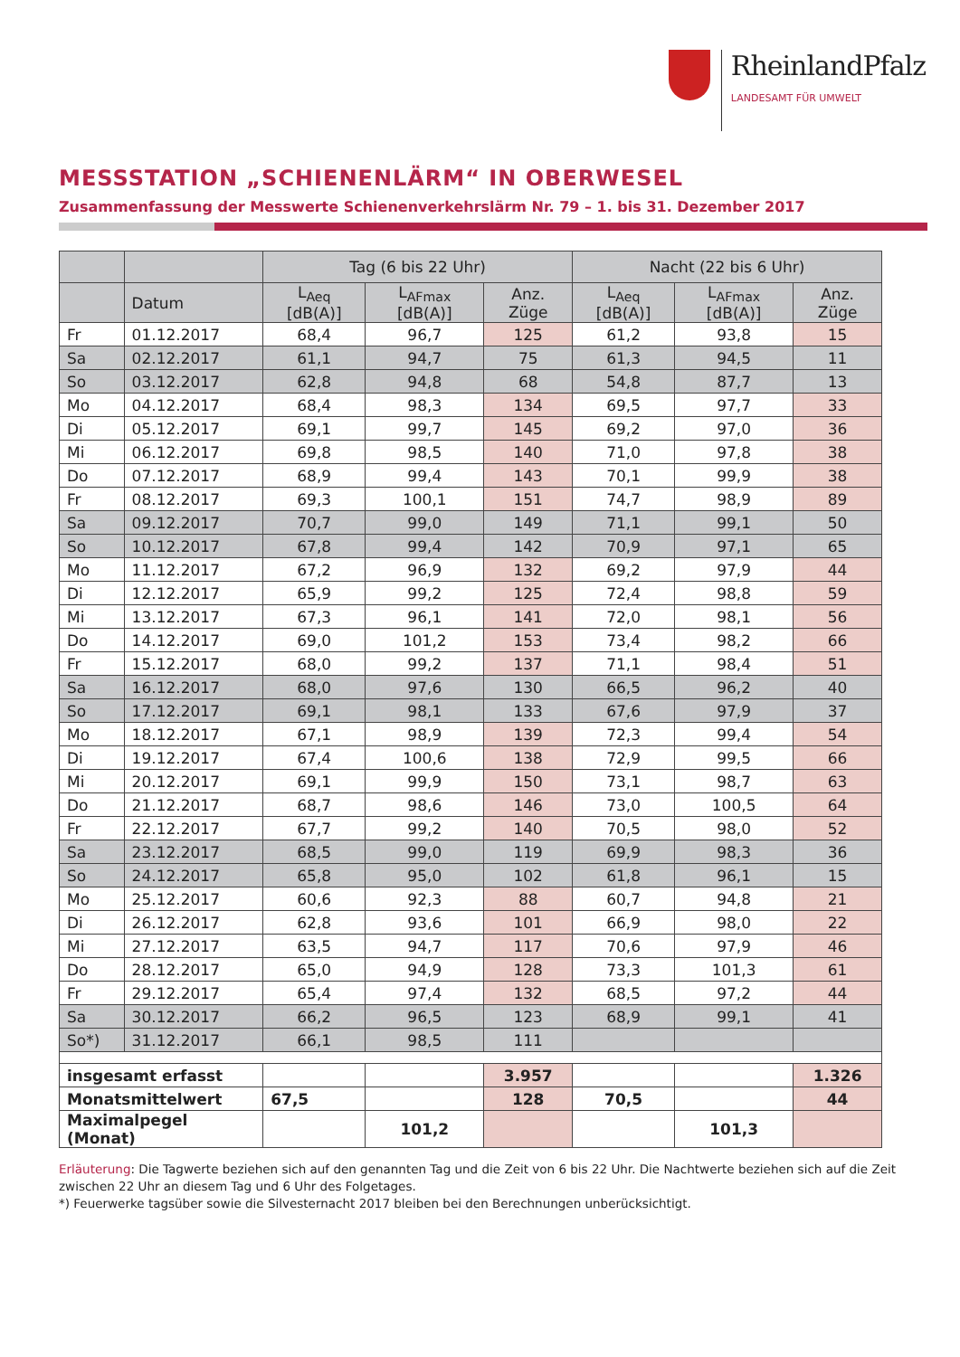RheinlandPfalz
LANDESAMT FÜR UMWELT
MESSSTATION „SCHIENENLÄRM“ IN OBERWESEL
Zusammenfassung der Messwerte Schienenverkehrslärm Nr. 79 – 1. bis 31. Dezember 2017
| | | Tag (6 bis 22 Uhr) | | | Nacht (22 bis 6 Uhr) | | |
| --- | --- | --- | --- | --- | --- | --- | --- |
| | Datum | L<sub>Aeq</sub> [dB(A)] | L<sub>AFmax</sub> [dB(A)] | Anz. Züge | L<sub>Aeq</sub> [dB(A)] | L<sub>AFmax</sub> [dB(A)] | Anz. Züge |
| Fr | 01.12.2017 | 68,4 | 96,7 | 125 | 61,2 | 93,8 | 15 |
| Sa | 02.12.2017 | 61,1 | 94,7 | 75 | 61,3 | 94,5 | 11 |
| So | 03.12.2017 | 62,8 | 94,8 | 68 | 54,8 | 87,7 | 13 |
| Mo | 04.12.2017 | 68,4 | 98,3 | 134 | 69,5 | 97,7 | 33 |
| Di | 05.12.2017 | 69,1 | 99,7 | 145 | 69,2 | 97,0 | 36 |
| Mi | 06.12.2017 | 69,8 | 98,5 | 140 | 71,0 | 97,8 | 38 |
| Do | 07.12.2017 | 68,9 | 99,4 | 143 | 70,1 | 99,9 | 38 |
| Fr | 08.12.2017 | 69,3 | 100,1 | 151 | 74,7 | 98,9 | 89 |
| Sa | 09.12.2017 | 70,7 | 99,0 | 149 | 71,1 | 99,1 | 50 |
| So | 10.12.2017 | 67,8 | 99,4 | 142 | 70,9 | 97,1 | 65 |
| Mo | 11.12.2017 | 67,2 | 96,9 | 132 | 69,2 | 97,9 | 44 |
| Di | 12.12.2017 | 65,9 | 99,2 | 125 | 72,4 | 98,8 | 59 |
| Mi | 13.12.2017 | 67,3 | 96,1 | 141 | 72,0 | 98,1 | 56 |
| Do | 14.12.2017 | 69,0 | 101,2 | 153 | 73,4 | 98,2 | 66 |
| Fr | 15.12.2017 | 68,0 | 99,2 | 137 | 71,1 | 98,4 | 51 |
| Sa | 16.12.2017 | 68,0 | 97,6 | 130 | 66,5 | 96,2 | 40 |
| So | 17.12.2017 | 69,1 | 98,1 | 133 | 67,6 | 97,9 | 37 |
| Mo | 18.12.2017 | 67,1 | 98,9 | 139 | 72,3 | 99,4 | 54 |
| Di | 19.12.2017 | 67,4 | 100,6 | 138 | 72,9 | 99,5 | 66 |
| Mi | 20.12.2017 | 69,1 | 99,9 | 150 | 73,1 | 98,7 | 63 |
| Do | 21.12.2017 | 68,7 | 98,6 | 146 | 73,0 | 100,5 | 64 |
| Fr | 22.12.2017 | 67,7 | 99,2 | 140 | 70,5 | 98,0 | 52 |
| Sa | 23.12.2017 | 68,5 | 99,0 | 119 | 69,9 | 98,3 | 36 |
| So | 24.12.2017 | 65,8 | 95,0 | 102 | 61,8 | 96,1 | 15 |
| Mo | 25.12.2017 | 60,6 | 92,3 | 88 | 60,7 | 94,8 | 21 |
| Di | 26.12.2017 | 62,8 | 93,6 | 101 | 66,9 | 98,0 | 22 |
| Mi | 27.12.2017 | 63,5 | 94,7 | 117 | 70,6 | 97,9 | 46 |
| Do | 28.12.2017 | 65,0 | 94,9 | 128 | 73,3 | 101,3 | 61 |
| Fr | 29.12.2017 | 65,4 | 97,4 | 132 | 68,5 | 97,2 | 44 |
| Sa | 30.12.2017 | 66,2 | 96,5 | 123 | 68,9 | 99,1 | 41 |
| So*) | 31.12.2017 | 66,1 | 98,5 | 111 | | | |
| insgesamt erfasst | | | | 3.957 | | | 1.326 |
| Monatsmittelwert | | 67,5 | | 128 | 70,5 | | 44 |
| Maximalpegel (Monat) | | | 101,2 | | | 101,3 | |
Erläuterung: Die Tagwerte beziehen sich auf den genannten Tag und die Zeit von 6 bis 22 Uhr. Die Nachtwerte beziehen sich auf die Zeit zwischen 22 Uhr an diesem Tag und 6 Uhr des Folgetages.
*) Feuerwerke tagsüber sowie die Silvesternacht 2017 bleiben bei den Berechnungen unberücksichtigt.